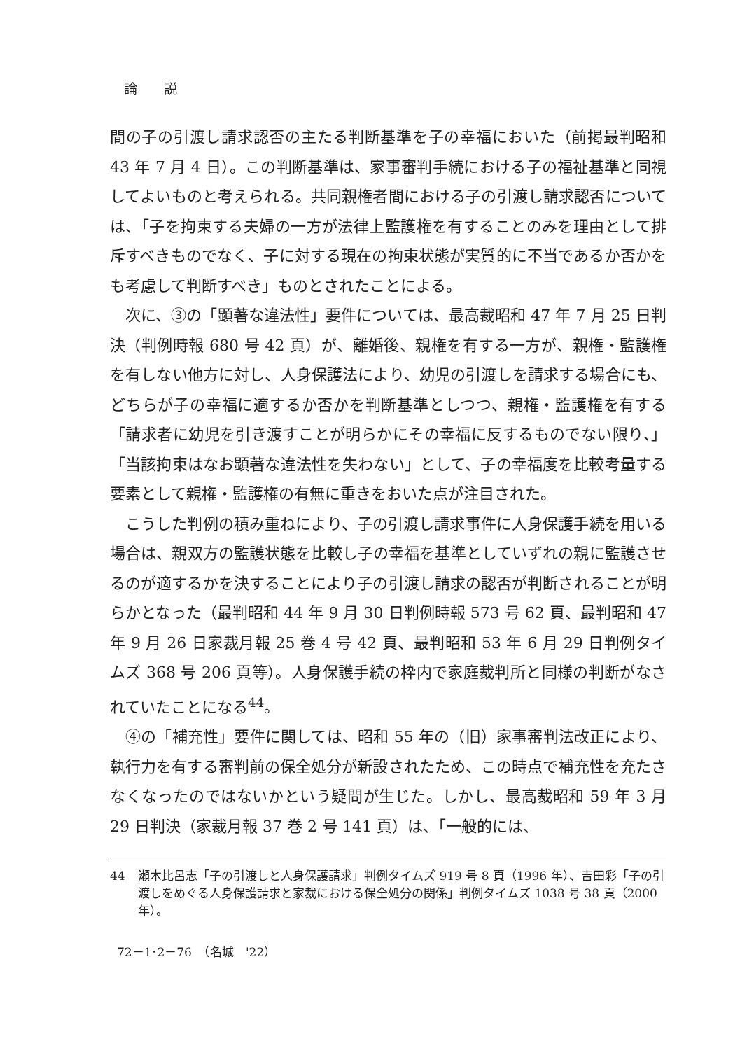論　　説
間の子の引渡し請求認否の主たる判断基準を子の幸福においた（前掲最判昭和 43 年 7 月 4 日）。この判断基準は、家事審判手続における子の福祉基準と同視してよいものと考えられる。共同親権者間における子の引渡し請求認否については、「子を拘束する夫婦の一方が法律上監護権を有することのみを理由として排斥すべきものでなく、子に対する現在の拘束状態が実質的に不当であるか否かをも考慮して判断すべき」ものとされたことによる。
次に、③の「顕著な違法性」要件については、最高裁昭和 47 年 7 月 25 日判決（判例時報 680 号 42 頁）が、離婚後、親権を有する一方が、親権・監護権を有しない他方に対し、人身保護法により、幼児の引渡しを請求する場合にも、どちらが子の幸福に適するか否かを判断基準としつつ、親権・監護権を有する「請求者に幼児を引き渡すことが明らかにその幸福に反するものでない限り、」「当該拘束はなお顕著な違法性を失わない」として、子の幸福度を比較考量する要素として親権・監護権の有無に重きをおいた点が注目された。
こうした判例の積み重ねにより、子の引渡し請求事件に人身保護手続を用いる場合は、親双方の監護状態を比較し子の幸福を基準としていずれの親に監護させるのが適するかを決することにより子の引渡し請求の認否が判断されることが明らかとなった（最判昭和 44 年 9 月 30 日判例時報 573 号 62 頁、最判昭和 47 年 9 月 26 日家裁月報 25 巻 4 号 42 頁、最判昭和 53 年 6 月 29 日判例タイムズ 368 号 206 頁等）。人身保護手続の枠内で家庭裁判所と同様の判断がなされていたことになる<sup>44</sup>。
④の「補充性」要件に関しては、昭和 55 年の（旧）家事審判法改正により、執行力を有する審判前の保全処分が新設されたため、この時点で補充性を充たさなくなったのではないかという疑問が生じた。しかし、最高裁昭和 59 年 3 月 29 日判決（家裁月報 37 巻 2 号 141 頁）は、「一般的には、
44 瀬木比呂志「子の引渡しと人身保護請求」判例タイムズ 919 号 8 頁（1996 年）、吉田彩「子の引渡しをめぐる人身保護請求と家裁における保全処分の関係」判例タイムズ 1038 号 38 頁（2000 年）。
72－1･2－76　（名城　'22）